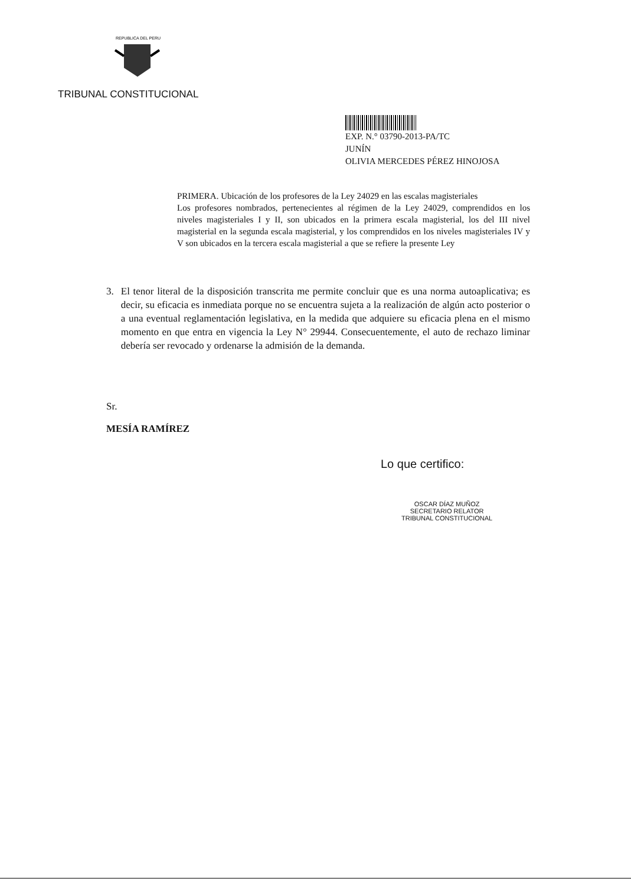REPUBLICA DEL PERU
TRIBUNAL CONSTITUCIONAL
EXP. N.° 03790-2013-PA/TC
JUNÍN
OLIVIA MERCEDES PÉREZ HINOJOSA
PRIMERA. Ubicación de los profesores de la Ley 24029 en las escalas magisteriales
Los profesores nombrados, pertenecientes al régimen de la Ley 24029, comprendidos en los niveles magisteriales I y II, son ubicados en la primera escala magisterial, los del III nivel magisterial en la segunda escala magisterial, y los comprendidos en los niveles magisteriales IV y V son ubicados en la tercera escala magisterial a que se refiere la presente Ley
3. El tenor literal de la disposición transcrita me permite concluir que es una norma autoaplicativa; es decir, su eficacia es inmediata porque no se encuentra sujeta a la realización de algún acto posterior o a una eventual reglamentación legislativa, en la medida que adquiere su eficacia plena en el mismo momento en que entra en vigencia la Ley N° 29944. Consecuentemente, el auto de rechazo liminar debería ser revocado y ordenarse la admisión de la demanda.
Sr.
MESÍA RAMÍREZ
Lo que certifico:
OSCAR DÍAZ MUÑOZ
SECRETARIO RELATOR
TRIBUNAL CONSTITUCIONAL